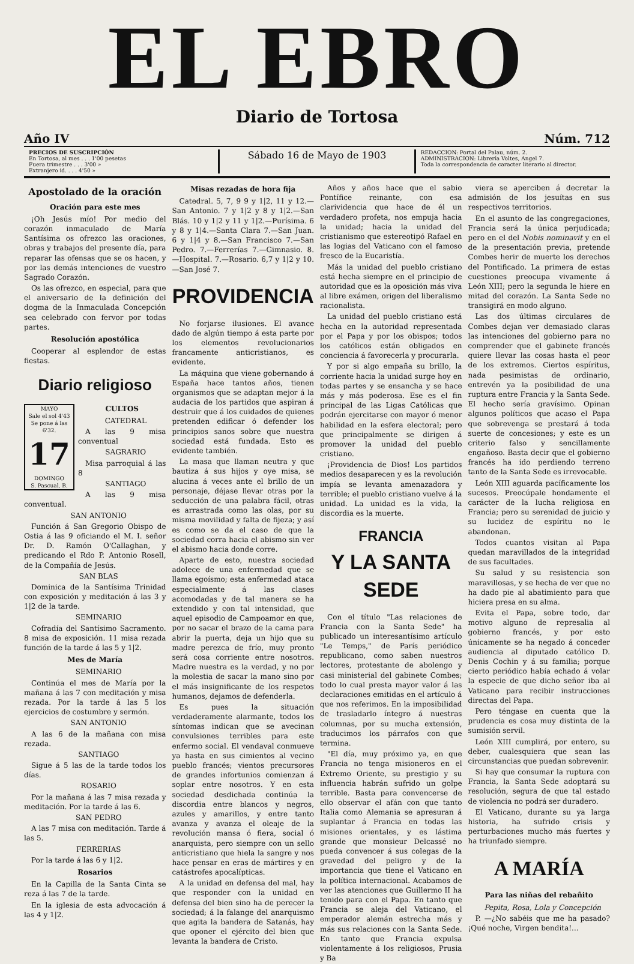EL EBRO
Diario de Tortosa
Año IV Núm. 712
PRECIOS DE SUSCRIPCIÓN
En Tortosa, al mes . . . 1'00 pesetas
Fuera trimestre . . . 3'00 »
Extranjero id. . . . 4'50 »
Sábado 16 de Mayo de 1903
REDACCION: Portal del Palau, núm. 2.
ADMINISTRACION: Librería Voltes, Angel 7.
Toda la correspondencia de caracter literario al director.
Apostolado de la oración
Oración para este mes
¡Oh Jesús mío! Por medio del corazón inmaculado de María Santísima os ofrezco las oraciones, obras y trabajos del presente día, para reparar las ofensas que se os hacen, y por las demás intenciones de vuestro Sagrado Corazón.
Os las ofrezco, en especial, para que el aniversario de la definición del dogma de la Inmaculada Concepción sea celebrado con fervor por todas partes.
Resolución apostólica
Cooperar al esplendor de estas fiestas.
Diario religioso
MAYO
Sale el sol 4'43
Se pone á las 6'32.
17
DOMINGO
S. Pascual, B.
CULTOS
CATEDRAL
A las 9 misa conventual
SAGRARIO
Misa parroquial á las 8
SANTIAGO
A las 9 misa conventual.
SAN ANTONIO
Función á San Gregorio Obispo de Ostia á las 9 oficiando el M. I. señor Dr. D. Ramón O'Callaghan, y predicando el Rdo P. Antonio Rosell, de la Compañía de Jesús.
SAN BLAS
Dominica de la Santísima Trinidad con exposición y meditación á las 3 y 1|2 de la tarde.
SEMINARIO
Cofradía del Santísimo Sacramento. 8 misa de exposición. 11 misa rezada función de la tarde á las 5 y 1|2.
Mes de María
SEMINARIO
Continúa el mes de María por la mañana á las 7 con meditación y misa rezada. Por la tarde á las 5 los ejercicios de costumbre y sermón.
SAN ANTONIO
A las 6 de la mañana con misa rezada.
SANTIAGO
Sigue á 5 las de la tarde todos los días.
ROSARIO
Por la mañana á las 7 misa rezada y meditación. Por la tarde á las 6.
SAN PEDRO
A las 7 misa con meditación. Tarde á las 5.
FERRERIAS
Por la tarde á las 6 y 1|2.
Rosarios
En la Capilla de la Santa Cinta se reza á las 7 de la tarde.
En la iglesia de esta advocación á las 4 y 1|2.
Misas rezadas de hora fija
Catedral. 5, 7, 9 9 y 1|2, 11 y 12.—San Antonio. 7 y 1|2 y 8 y 1|2.—San Blás. 10 y 1|2 y 11 y 1|2.—Purísima. 6 y 8 y 1|4.—Santa Clara 7.—San Juan. 6 y 1|4 y 8.—San Francisco 7.—San Pedro. 7.—Ferrerías 7.—Gimnasio. 8.—Hospital. 7.—Rosario. 6,7 y 1|2 y 10.—San José 7.
PROVIDENCIA
No forjarse ilusiones. El avance dado de algún tiempo á esta parte por los elementos revolucionarios francamente anticristianos, es evidente.
La máquina que viene gobernando á España hace tantos años, tienen organismos que se adaptan mejor á la audacia de los partidos que aspiran á destruir que á los cuidados de quienes pretenden edificar ó defender los principios sanos sobre que nuestra sociedad está fundada. Esto es evidente también.
La masa que llaman neutra y que bautiza á sus hijos y oye misa, se alucina á veces ante el brillo de un personaje, déjase llevar otras por la seducción de una palabra fácil, otras es arrastrada como las olas, por su misma movilidad y falta de fijeza; y así es como se da el caso de que la sociedad corra hacia el abismo sin ver el abismo hacia donde corre.
Aparte de esto, nuestra sociedad adolece de una enfermedad que se llama egoísmo; esta enfermedad ataca especialmente á las clases acomodadas y de tal manera se ha extendido y con tal intensidad, que aquel episodio de Campoamor en que, por no sacar el brazo de la cama para abrir la puerta, deja un hijo que su madre perezca de frío, muy pronto será cosa corriente entre nosotros. Madre nuestra es la verdad, y no por la molestia de sacar la mano sino por el más insignificante de los respetos humanos, dejamos de defenderla.
Es pues la situación verdaderamente alarmante, todos los síntomas indican que se avecinan convulsiones terribles para este enfermo social. El vendaval conmueve ya hasta en sus cimientos al vecino pueblo francés; vientos precursores de grandes infortunios comienzan á soplar entre nosotros. Y en esta sociedad desdichada continúa la discordia entre blancos y negros, azules y amarillos, y entre tanto avanza y avanza el oleaje de la revolución mansa ó fiera, social ó anarquista, pero siempre con un sello anticristiano que hiela la sangre y nos hace pensar en eras de mártires y en catástrofes apocalípticas.
A la unidad en defensa del mal, hay que responder con la unidad en defensa del bien sino ha de perecer la sociedad; á la falange del anarquismo que agita la bandera de Satanás, hay que oponer el ejército del bien que levanta la bandera de Cristo.
Años y años hace que el sabio Pontífice reinante, con esa clarividencia que hace de él un verdadero profeta, nos empuja hacia la unidad; hacia la unidad del cristianismo que estereotipó Rafael en las logias del Vaticano con el famoso fresco de la Eucaristía.
Más la unidad del pueblo cristiano está hecha siempre en el principio de autoridad que es la oposición más viva al libre exámen, origen del liberalismo racionalista.
La unidad del pueblo cristiano está hecha en la autoridad representada por el Papa y por los obispos; todos los católicos están obligados en conciencia á favorecerla y procurarla.
Y por si algo empaña su brillo, la corriente hacia la unidad surge hoy en todas partes y se ensancha y se hace más y más poderosa. Ese es el fin principal de las Ligas Católicas que podrán ejercitarse con mayor ó menor habilidad en la esfera electoral; pero que principalmente se dirigen á promover la unidad del pueblo cristiano.
¡Providencia de Dios! Los partidos medios desaparecen y es la revolución impía se levanta amenazadora y terrible; el pueblo cristiano vuelve á la unidad. La unidad es la vida, la discordia es la muerte.
FRANCIA
Y LA SANTA SEDE
Con el título "Las relaciones de Francia con la Santa Sede" ha publicado un interesantísimo artículo "Le Temps," de París periódico republicano, como saben nuestros lectores, protestante de abolengo y casi ministerial del gabinete Combes; todo lo cual presta mayor valor á las declaraciones emitidas en el artículo á que nos referimos. En la imposibilidad de trasladarlo íntegro á nuestras columnas, por su mucha extensión, traducimos los párrafos con que termina.
"El día, muy próximo ya, en que Francia no tenga misioneros en el Extremo Oriente, su prestigio y su influencia habrán sufrido un golpe terrible. Basta para convencerse de ello observar el afán con que tanto Italia como Alemania se apresuran á suplantar á Francia en todas las misiones orientales, y es lástima grande que monsieur Delcassé no pueda convencer á sus colegas de la gravedad del peligro y de la importancia que tiene el Vaticano en la política internacional. Acabamos de ver las atenciones que Guillermo II ha tenido para con el Papa. En tanto que Francia se aleja del Vaticano, el emperador alemán estrecha más y más sus relaciones con la Santa Sede. En tanto que Francia expulsa violentamente á los religiosos, Prusia y Ba
viera se aperciben á decretar la admisión de los jesuítas en sus respectivos territorios.
En el asunto de las congregaciones, Francia será la única perjudicada; pero en el del Nobis nominavit y en el de la presentación previa, pretende Combes herir de muerte los derechos del Pontificado. La primera de estas cuestiones preocupa vivamente á León XIII; pero la segunda le hiere en mitad del corazón. La Santa Sede no transigirá en modo alguno.
Las dos últimas circulares de Combes dejan ver demasiado claras las intenciones del gobierno para no comprender que el gabinete francés quiere llevar las cosas hasta el peor de los extremos. Ciertos espíritus, nada pesimistas de ordinario, entrevén ya la posibilidad de una ruptura entre Francia y la Santa Sede. El hecho sería gravísimo. Opinan algunos políticos que acaso el Papa que sobrevenga se prestará á toda suerte de concesiones; y este es un criterio falso y sencillamente engañoso. Basta decir que el gobierno francés ha ido perdiendo terreno tanto de la Santa Sede es irrevocable.
León XIII aguarda pacíficamente los sucesos. Preocúpale hondamente el carácter de la lucha religiosa en Francia; pero su serenidad de juicio y su lucidez de espíritu no le abandonan.
Todos cuantos visitan al Papa quedan maravillados de la integridad de sus facultades.
Su salud y su resistencia son maravillosas, y se hecha de ver que no ha dado pie al abatimiento para que hiciera presa en su alma.
Evita el Papa, sobre todo, dar motivo alguno de represalia al gobierno francés, y por esto únicamente se ha negado á conceder audiencia al diputado católico D. Denis Cochin y á su familia; porque cierto periódico había echado á volar la especie de que dicho señor iba al Vaticano para recibir instrucciones directas del Papa.
Pero téngase en cuenta que la prudencia es cosa muy distinta de la sumisión servil.
León XIII cumplirá, por entero, su deber, cualesquiera que sean las circunstancias que puedan sobrevenir.
Si hay que consumar la ruptura con Francia, la Santa Sede adoptará su resolución, segura de que tal estado de violencia no podrá ser duradero.
El Vaticano, durante su ya larga historia, ha sufrido crisis y perturbaciones mucho más fuertes y ha triunfado siempre.
A MARÍA
Para las niñas del rebañito
Pepita, Rosa, Lola y Concepción
P. —¿No sabéis que me ha pasado? ¡Qué noche, Virgen bendita!...